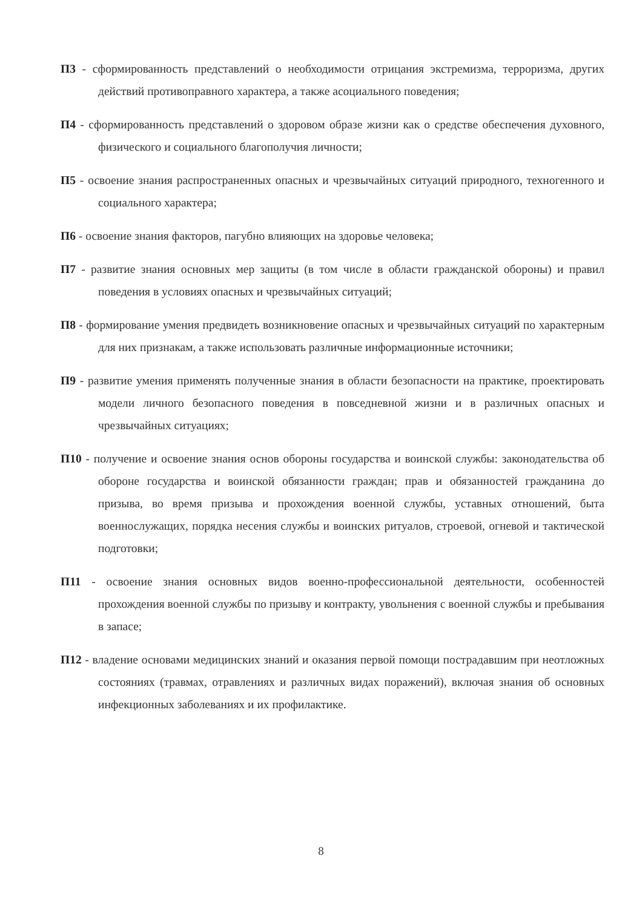П3 - сформированность представлений о необходимости отрицания экстремизма, терроризма, других действий противоправного характера, а также асоциального поведения;
П4 - сформированность представлений о здоровом образе жизни как о средстве обеспечения духовного, физического и социального благополучия личности;
П5 - освоение знания распространенных опасных и чрезвычайных ситуаций природного, техногенного и социального характера;
П6 - освоение знания факторов, пагубно влияющих на здоровье человека;
П7 - развитие знания основных мер защиты (в том числе в области гражданской обороны) и правил поведения в условиях опасных и чрезвычайных ситуаций;
П8 - формирование умения предвидеть возникновение опасных и чрезвычайных ситуаций по характерным для них признакам, а также использовать различные информационные источники;
П9 - развитие умения применять полученные знания в области безопасности на практике, проектировать модели личного безопасного поведения в повседневной жизни и в различных опасных и чрезвычайных ситуациях;
П10 - получение и освоение знания основ обороны государства и воинской службы: законодательства об обороне государства и воинской обязанности граждан; прав и обязанностей гражданина до призыва, во время призыва и прохождения военной службы, уставных отношений, быта военнослужащих, порядка несения службы и воинских ритуалов, строевой, огневой и тактической подготовки;
П11 - освоение знания основных видов военно-профессиональной деятельности, особенностей прохождения военной службы по призыву и контракту, увольнения с военной службы и пребывания в запасе;
П12 - владение основами медицинских знаний и оказания первой помощи пострадавшим при неотложных состояниях (травмах, отравлениях и различных видах поражений), включая знания об основных инфекционных заболеваниях и их профилактике.
8